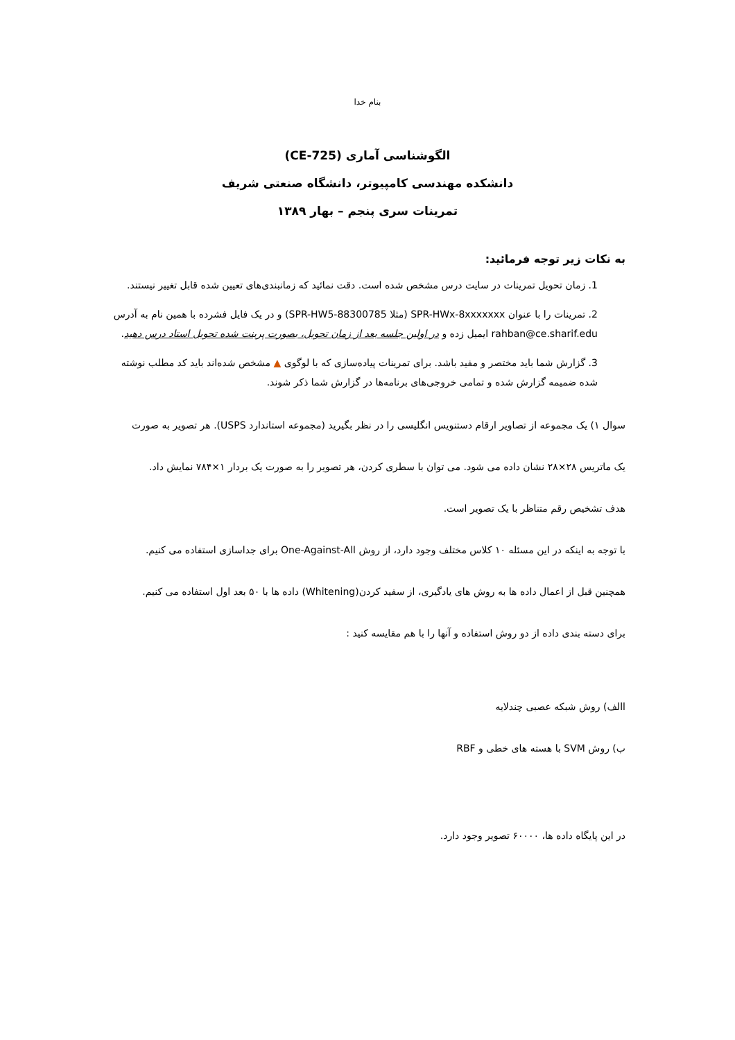بنام خدا
الگوشناسی آماری (CE-725)
دانشکده مهندسی کامپیوتر، دانشگاه صنعتی شریف
تمرینات سری پنجم – بهار ۱۳۸۹
به نکات زیر توجه فرمائید:
1. زمان تحویل تمرینات در سایت درس مشخص شده است. دقت نمائید که زمانبندی‌های تعیین شده قابل تغییر نیستند.
2. تمرینات را با عنوان SPR-HWx-8xxxxxxx (مثلا SPR-HW5-88300785) و در یک فایل فشرده با همین نام به آدرس rahban@ce.sharif.edu ایمیل زده و در اولین جلسه بعد از زمان تحویل، بصورت پرینت شده تحویل استاد درس دهید.
3. گزارش شما باید مختصر و مفید باشد. برای تمرینات پیاده‌سازی که با لوگوی ▲ مشخص شده‌اند باید کد مطلب نوشته شده ضمیمه گزارش شده و تمامی خروجی‌های برنامه‌ها در گزارش شما ذکر شوند.
سوال ۱) یک مجموعه از تصاویر ارقام دستنویس انگلیسی را در نظر بگیرید (مجموعه استاندارد USPS). هر تصویر به صورت
یک ماتریس ۲۸×۲۸ نشان داده می شود. می توان با سطری کردن، هر تصویر را به صورت یک بردار ۱×۷۸۴ نمایش داد.
هدف تشخیص رقم متناظر با یک تصویر است.
با توجه به اینکه در این مسئله ۱۰ کلاس مختلف وجود دارد، از روش One-Against-All برای جداسازی استفاده می کنیم.
همچنین قبل از اعمال داده ها به روش های یادگیری، از سفید کردن(Whitening) داده ها با ۵۰ بعد اول استفاده می کنیم.
برای دسته بندی داده از دو روش استفاده و آنها را با هم مقایسه کنید :
االف) روش شبکه عصبی چندلایه
ب) روش SVM با هسته های خطی و RBF
در این پایگاه داده ها، ۶۰۰۰۰ تصویر وجود دارد.